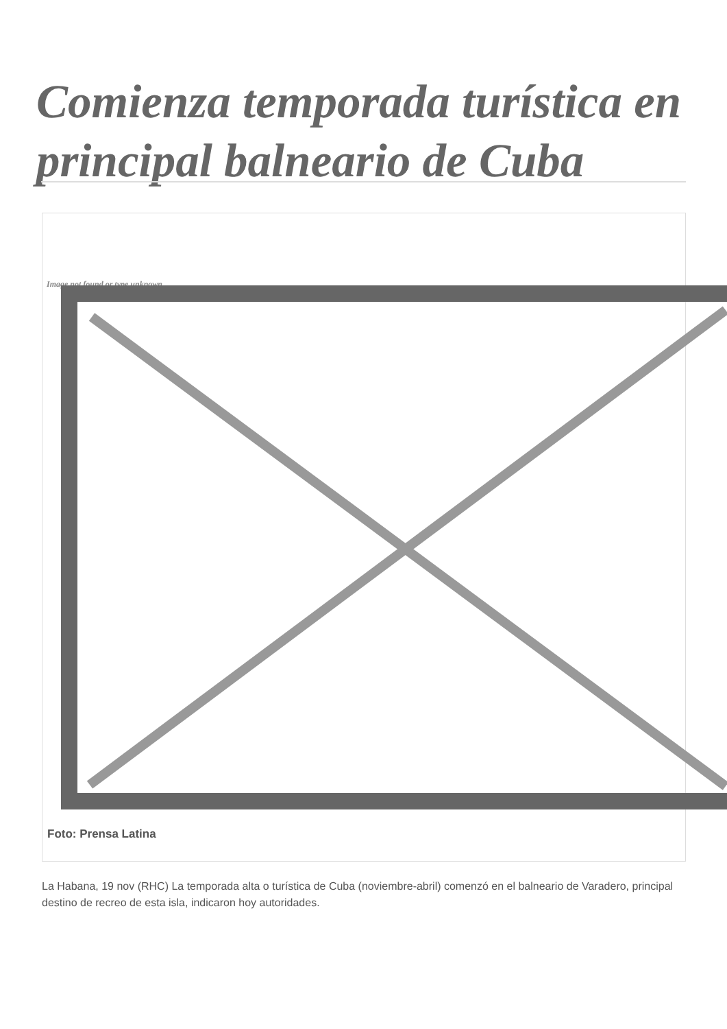Comienza temporada turística en principal balneario de Cuba
Image not found or type unknown
Foto: Prensa Latina
La Habana, 19 nov (RHC) La temporada alta o turística de Cuba (noviembre-abril) comenzó en el balneario de Varadero, principal destino de recreo de esta isla, indicaron hoy autoridades.